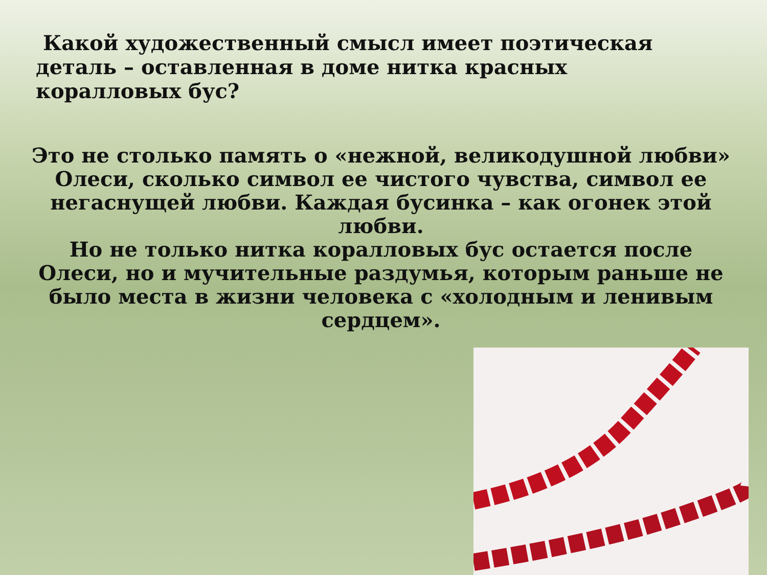Какой художественный смысл имеет поэтическая деталь – оставленная в доме нитка красных коралловых бус?
Это не столько память о «нежной, великодушной любви» Олеси, сколько символ ее чистого чувства, символ ее негаснущей любви. Каждая бусинка – как огонек этой любви.
Но не только нитка коралловых бус остается после Олеси, но и мучительные раздумья, которым раньше не было места в жизни человека с «холодным и ленивым сердцем».